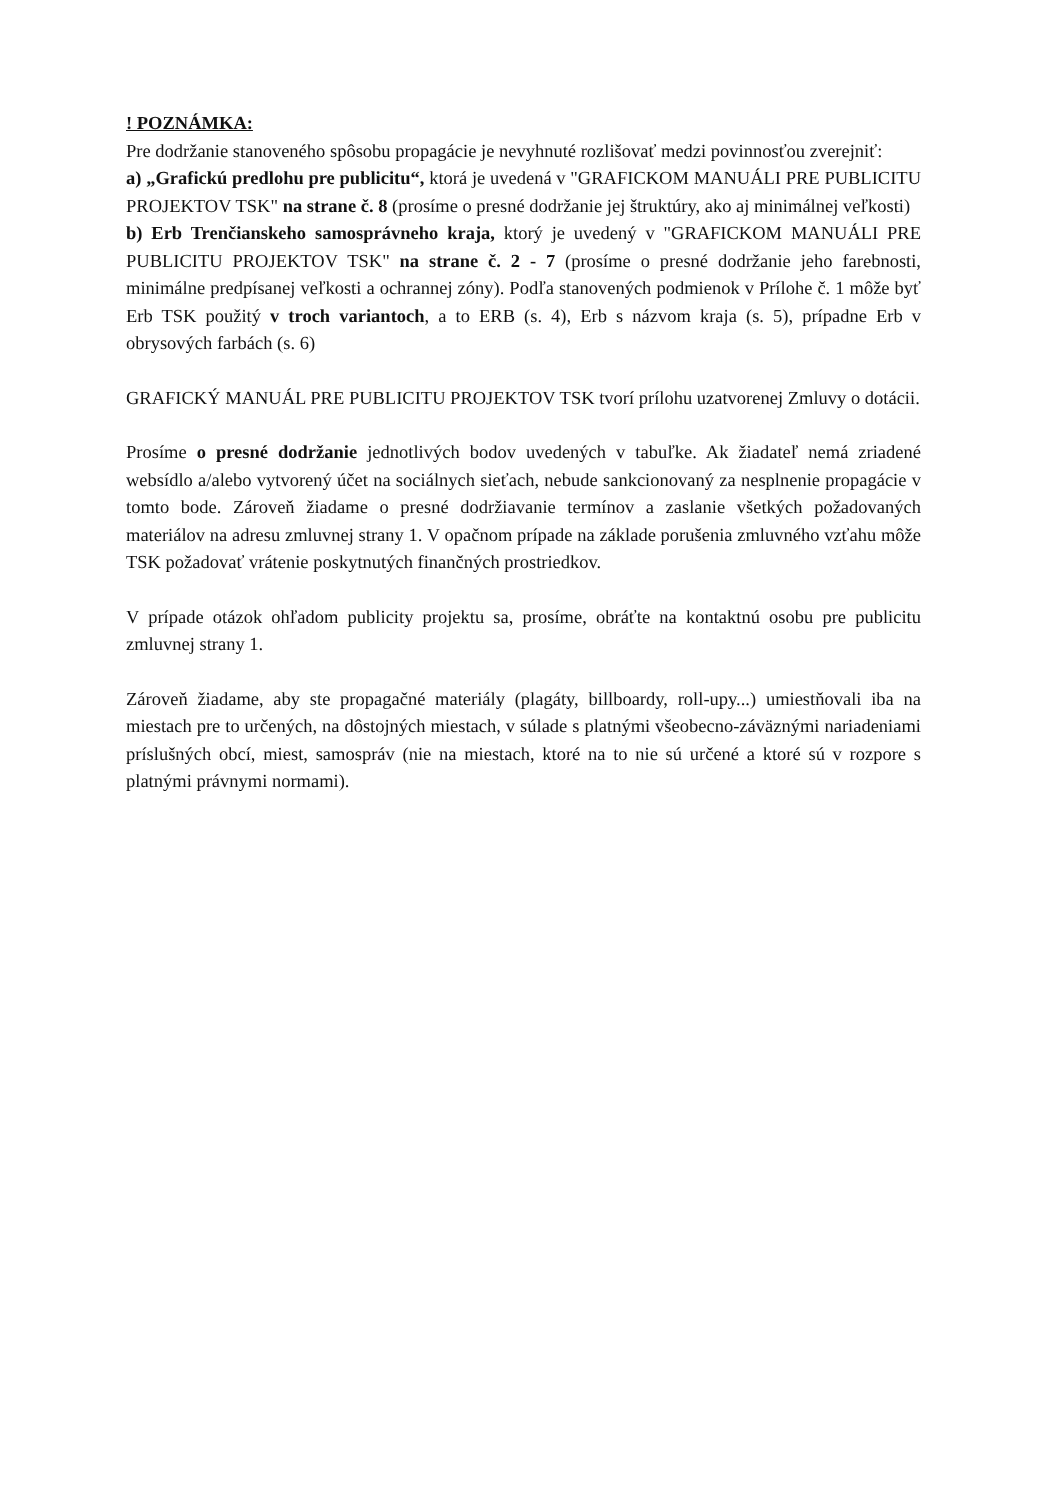! POZNÁMKA:
Pre dodržanie stanoveného spôsobu propagácie je nevyhnuté rozlišovať medzi povinnosťou zverejniť:
a) „Grafickú predlohu pre publicitu“, ktorá je uvedená v "GRAFICKOM MANUÁLI PRE PUBLICITU PROJEKTOV TSK" na strane č. 8 (prosíme o presné dodržanie jej štruktúry, ako aj minimálnej veľkosti)
b) Erb Trenčianskeho samosprávneho kraja, ktorý je uvedený v "GRAFICKOM MANUÁLI PRE PUBLICITU PROJEKTOV TSK" na strane č. 2 - 7 (prosíme o presné dodržanie jeho farebnosti, minimálne predpísanej veľkosti a ochrannej zóny). Podľa stanovených podmienok v Prílohe č. 1 môže byť Erb TSK použitý v troch variantoch, a to ERB (s. 4), Erb s názvom kraja (s. 5), prípadne Erb v obrysových farbách (s. 6)
GRAFICKÝ MANUÁL PRE PUBLICITU PROJEKTOV TSK tvorí prílohu uzatvorenej Zmluvy o dotácii.
Prosíme o presné dodržanie jednotlivých bodov uvedených v tabuľke. Ak žiadateľ nemá zriadené websídlo a/alebo vytvorený účet na sociálnych sieťach, nebude sankcionovaný za nesplnenie propagácie v tomto bode. Zároveň žiadame o presné dodržiavanie termínov a zaslanie všetkých požadovaných materiálov na adresu zmluvnej strany 1. V opačnom prípade na základe porušenia zmluvného vzťahu môže TSK požadovať vrátenie poskytnutých finančných prostriedkov.
V prípade otázok ohľadom publicity projektu sa, prosíme, obráťte na kontaktnú osobu pre publicitu zmluvnej strany 1.
Zároveň žiadame, aby ste propagačné materiály (plagáty, billboardy, roll-upy...) umiestňovali iba na miestach pre to určených, na dôstojných miestach, v súlade s platnými všeobecno-záväznými nariadeniami príslušných obcí, miest, samospráv (nie na miestach, ktoré na to nie sú určené a ktoré sú v rozpore s platnými právnymi normami).